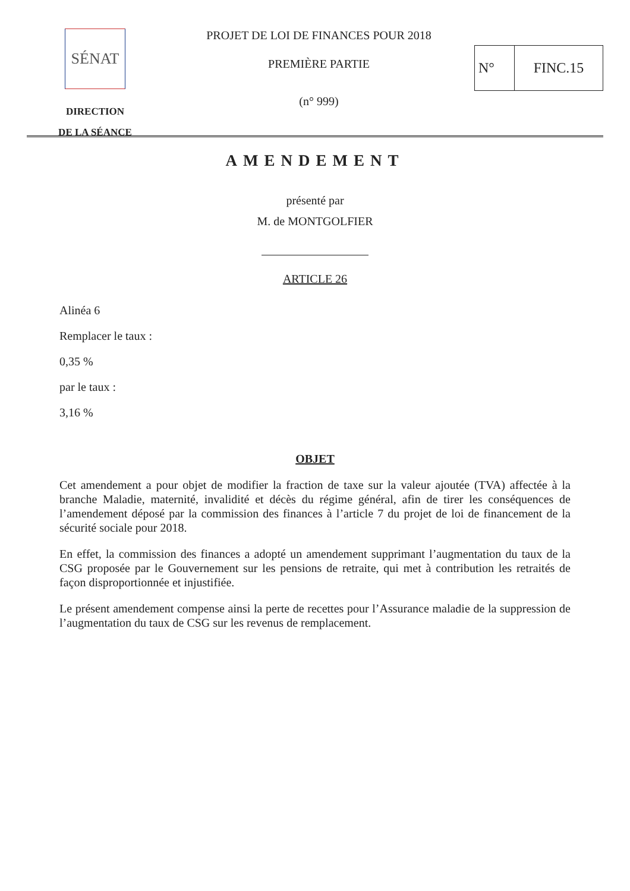SÉNAT
DIRECTION
DE LA SÉANCE
PROJET DE LOI DE FINANCES POUR 2018
PREMIÈRE PARTIE
(n° 999)
N° FINC.15
AMENDEMENT
présenté par
M. de MONTGOLFIER
ARTICLE 26
Alinéa 6
Remplacer le taux :
0,35 %
par le taux :
3,16 %
OBJET
Cet amendement a pour objet de modifier la fraction de taxe sur la valeur ajoutée (TVA) affectée à la branche Maladie, maternité, invalidité et décès du régime général, afin de tirer les conséquences de l’amendement déposé par la commission des finances à l’article 7 du projet de loi de financement de la sécurité sociale pour 2018.
En effet, la commission des finances a adopté un amendement supprimant l’augmentation du taux de la CSG proposée par le Gouvernement sur les pensions de retraite, qui met à contribution les retraités de façon disproportionnée et injustifiée.
Le présent amendement compense ainsi la perte de recettes pour l’Assurance maladie de la suppression de l’augmentation du taux de CSG sur les revenus de remplacement.